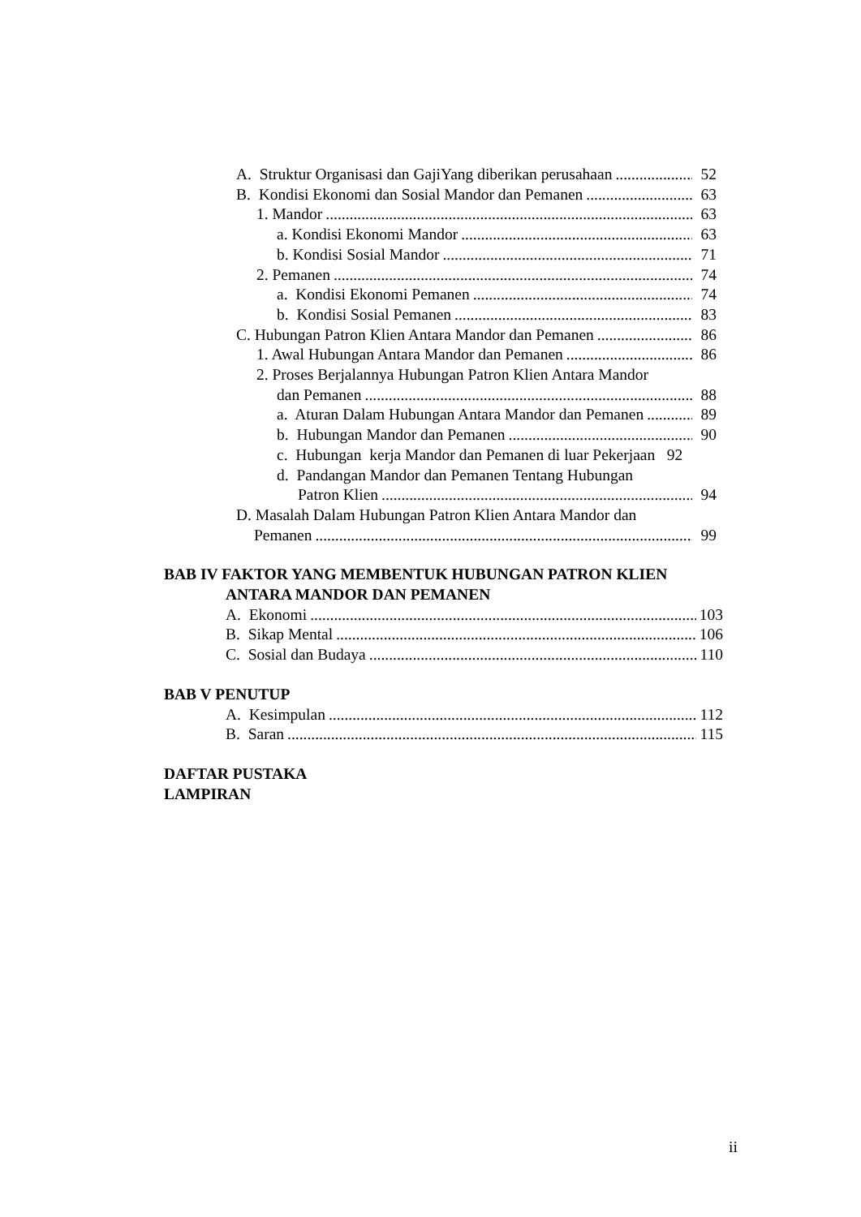A. Struktur Organisasi dan GajiYang diberikan perusahaan 52
B. Kondisi Ekonomi dan Sosial Mandor dan Pemanen 63
1. Mandor 63
a. Kondisi Ekonomi Mandor 63
b. Kondisi Sosial Mandor 71
2. Pemanen 74
a. Kondisi Ekonomi Pemanen 74
b. Kondisi Sosial Pemanen 83
C. Hubungan Patron Klien Antara Mandor dan Pemanen 86
1. Awal Hubungan Antara Mandor dan Pemanen 86
2. Proses Berjalannya Hubungan Patron Klien Antara Mandor
dan Pemanen 88
a. Aturan Dalam Hubungan Antara Mandor dan Pemanen 89
b. Hubungan Mandor dan Pemanen 90
c. Hubungan kerja Mandor dan Pemanen di luar Pekerjaan 92
d. Pandangan Mandor dan Pemanen Tentang Hubungan
Patron Klien 94
D. Masalah Dalam Hubungan Patron Klien Antara Mandor dan
Pemanen 99
BAB IV FAKTOR YANG MEMBENTUK HUBUNGAN PATRON KLIEN
ANTARA MANDOR DAN PEMANEN
A. Ekonomi 103
B. Sikap Mental 106
C. Sosial dan Budaya 110
BAB V PENUTUP
A. Kesimpulan 112
B. Saran 115
DAFTAR PUSTAKA
LAMPIRAN
ii